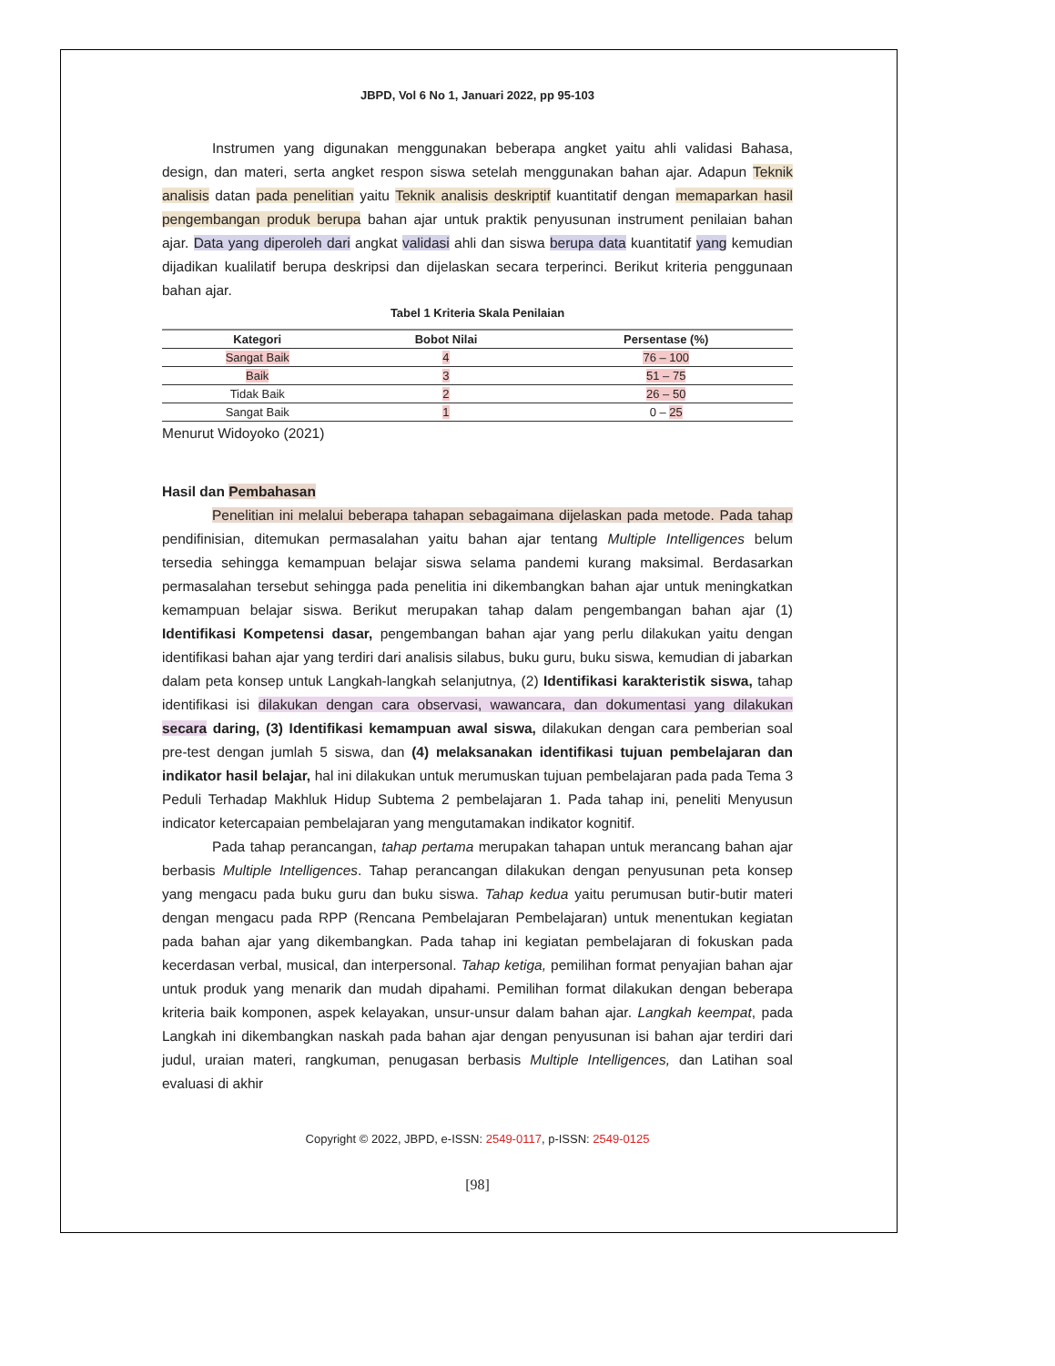JBPD, Vol 6 No 1, Januari 2022, pp 95-103
Instrumen yang digunakan menggunakan beberapa angket yaitu ahli validasi Bahasa, design, dan materi, serta angket respon siswa setelah menggunakan bahan ajar. Adapun Teknik analisis datan pada penelitian yaitu Teknik analisis deskriptif kuantitatif dengan memaparkan hasil pengembangan produk berupa bahan ajar untuk praktik penyusunan instrument penilaian bahan ajar. Data yang diperoleh dari angkat validasi ahli dan siswa berupa data kuantitatif yang kemudian dijadikan kualilatif berupa deskripsi dan dijelaskan secara terperinci. Berikut kriteria penggunaan bahan ajar.
Tabel 1 Kriteria Skala Penilaian
| Kategori | Bobot Nilai | Persentase (%) |
| --- | --- | --- |
| Sangat Baik | 4 | 76 – 100 |
| Baik | 3 | 51 – 75 |
| Tidak Baik | 2 | 26 – 50 |
| Sangat Baik | 1 | 0 – 25 |
Menurut Widoyoko (2021)
Hasil dan Pembahasan
Penelitian ini melalui beberapa tahapan sebagaimana dijelaskan pada metode. Pada tahap pendifinisian, ditemukan permasalahan yaitu bahan ajar tentang Multiple Intelligences belum tersedia sehingga kemampuan belajar siswa selama pandemi kurang maksimal. Berdasarkan permasalahan tersebut sehingga pada penelitia ini dikembangkan bahan ajar untuk meningkatkan kemampuan belajar siswa. Berikut merupakan tahap dalam pengembangan bahan ajar (1) Identifikasi Kompetensi dasar, pengembangan bahan ajar yang perlu dilakukan yaitu dengan identifikasi bahan ajar yang terdiri dari analisis silabus, buku guru, buku siswa, kemudian di jabarkan dalam peta konsep untuk Langkah-langkah selanjutnya, (2) Identifikasi karakteristik siswa, tahap identifikasi isi dilakukan dengan cara observasi, wawancara, dan dokumentasi yang dilakukan secara daring, (3) Identifikasi kemampuan awal siswa, dilakukan dengan cara pemberian soal pre-test dengan jumlah 5 siswa, dan (4) melaksanakan identifikasi tujuan pembelajaran dan indikator hasil belajar, hal ini dilakukan untuk merumuskan tujuan pembelajaran pada pada Tema 3 Peduli Terhadap Makhluk Hidup Subtema 2 pembelajaran 1. Pada tahap ini, peneliti Menyusun indicator ketercapaian pembelajaran yang mengutamakan indikator kognitif.
Pada tahap perancangan, tahap pertama merupakan tahapan untuk merancang bahan ajar berbasis Multiple Intelligences. Tahap perancangan dilakukan dengan penyusunan peta konsep yang mengacu pada buku guru dan buku siswa. Tahap kedua yaitu perumusan butir-butir materi dengan mengacu pada RPP (Rencana Pembelajaran Pembelajaran) untuk menentukan kegiatan pada bahan ajar yang dikembangkan. Pada tahap ini kegiatan pembelajaran di fokuskan pada kecerdasan verbal, musical, dan interpersonal. Tahap ketiga, pemilihan format penyajian bahan ajar untuk produk yang menarik dan mudah dipahami. Pemilihan format dilakukan dengan beberapa kriteria baik komponen, aspek kelayakan, unsur-unsur dalam bahan ajar. Langkah keempat, pada Langkah ini dikembangkan naskah pada bahan ajar dengan penyusunan isi bahan ajar terdiri dari judul, uraian materi, rangkuman, penugasan berbasis Multiple Intelligences, dan Latihan soal evaluasi di akhir
Copyright © 2022, JBPD, e-ISSN: 2549-0117, p-ISSN: 2549-0125
[98]